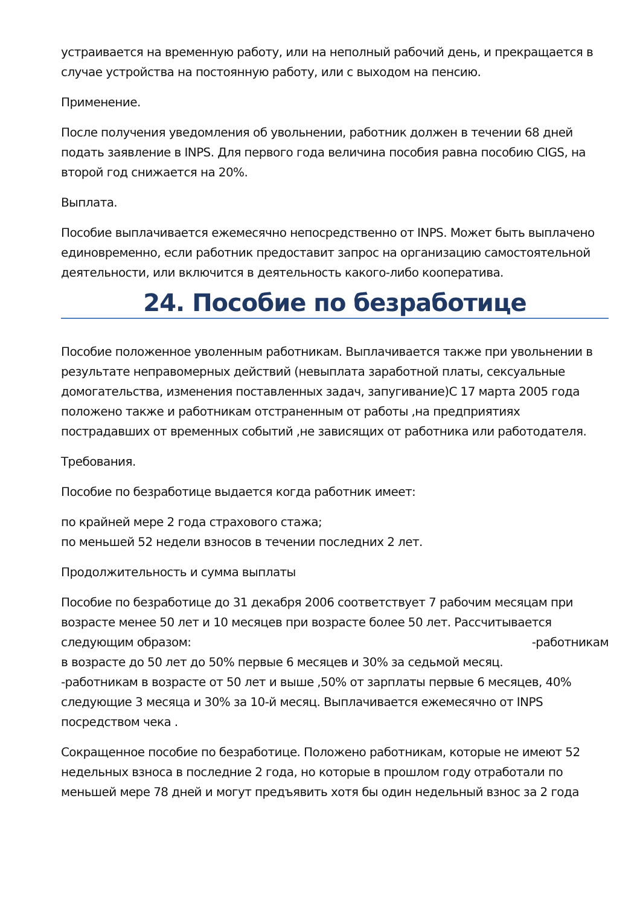устраивается на временную работу, или на неполный рабочий день, и прекращается в случае устройства на постоянную работу, или с выходом на пенсию.
Применение.
После получения уведомления об увольнении, работник должен в течении 68 дней подать заявление в INPS. Для первого года величина пособия равна пособию CIGS, на второй год снижается на 20%.
Выплата.
Пособие выплачивается ежемесячно непосредственно от INPS. Может быть выплачено единовременно, если работник предоставит запрос на организацию самостоятельной деятельности, или включится в деятельность какого-либо кооператива.
24. Пособие по безработице
Пособие положенное уволенным работникам. Выплачивается также при увольнении в результате неправомерных действий (невыплата заработной платы, сексуальные домогательства, изменения поставленных задач, запугивание)С 17 марта 2005 года положено также и работникам отстраненным от работы ,на предприятиях пострадавших от временных событий ,не зависящих от работника или работодателя.
Требования.
Пособие по безработице выдается когда работник имеет:
по крайней мере 2 года страхового стажа;
по меньшей 52 недели взносов в течении последних 2 лет.
Продолжительность и сумма выплаты
Пособие по безработице до 31 декабря 2006 соответствует 7 рабочим месяцам при возрасте менее 50 лет и 10 месяцев при возрасте более 50 лет. Рассчитывается следующим образом: -работникам
в возрасте до 50 лет до 50% первые 6 месяцев и 30% за седьмой месяц.
-работникам в возрасте от 50 лет и выше ,50% от зарплаты первые 6 месяцев, 40% следующие 3 месяца и 30% за 10-й месяц. Выплачивается ежемесячно от INPS посредством чека .
Сокращенное пособие по безработице. Положено работникам, которые не имеют 52 недельных взноса в последние 2 года, но которые в прошлом году отработали по меньшей мере 78 дней и могут предъявить хотя бы один недельный взнос за 2 года